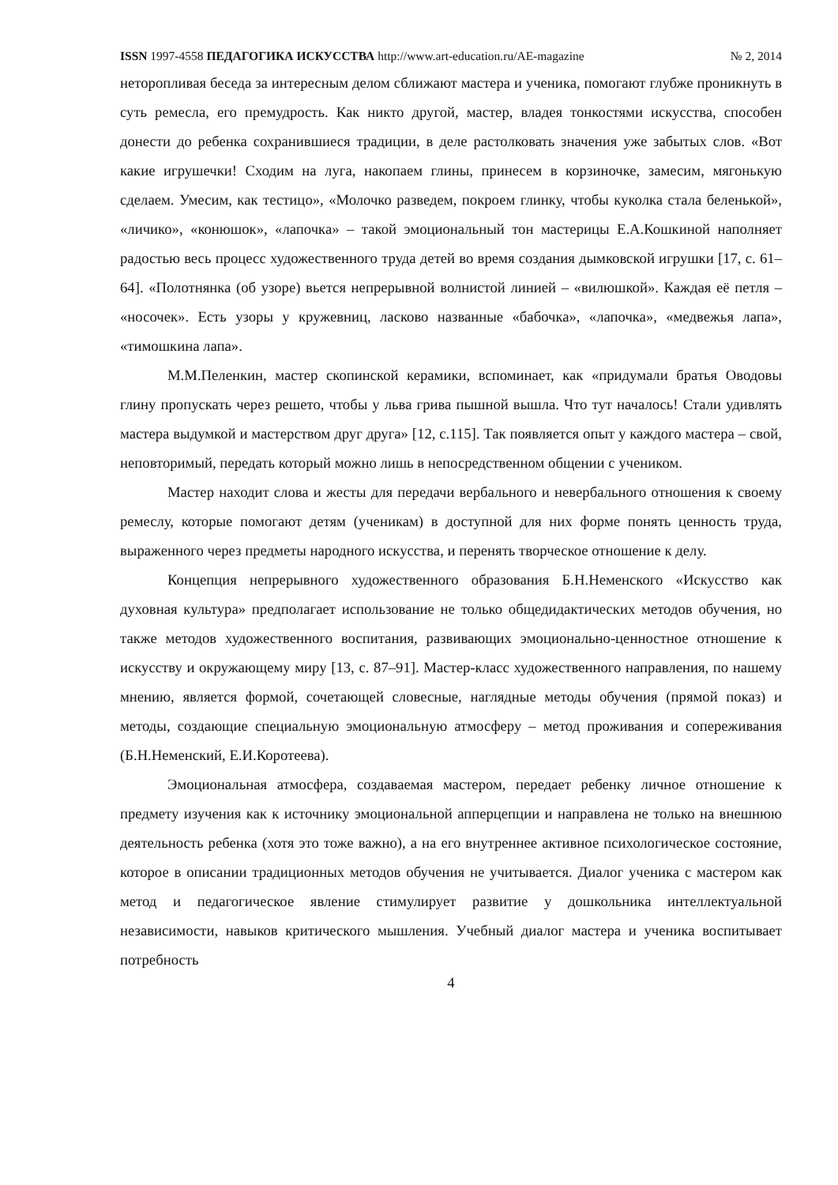ISSN 1997-4558 ПЕДАГОГИКА ИСКУССТВА http://www.art-education.ru/AE-magazine № 2, 2014
неторопливая беседа за интересным делом сближают мастера и ученика, помогают глубже проникнуть в суть ремесла, его премудрость. Как никто другой, мастер, владея тонкостями искусства, способен донести до ребенка сохранившиеся традиции, в деле растолковать значения уже забытых слов. «Вот какие игрушечки! Сходим на луга, накопаем глины, принесем в корзиночке, замесим, мягонькую сделаем. Умесим, как тестицо», «Молочко разведем, покроем глинку, чтобы куколка стала беленькой», «личико», «конюшок», «лапочка» – такой эмоциональный тон мастерицы Е.А.Кошкиной наполняет радостью весь процесс художественного труда детей во время создания дымковской игрушки [17, с. 61–64]. «Полотнянка (об узоре) вьется непрерывной волнистой линией – «вилюшкой». Каждая её петля – «носочек». Есть узоры у кружевниц, ласково названные «бабочка», «лапочка», «медвежья лапа», «тимошкина лапа».
М.М.Пеленкин, мастер скопинской керамики, вспоминает, как «придумали братья Оводовы глину пропускать через решето, чтобы у льва грива пышной вышла. Что тут началось! Стали удивлять мастера выдумкой и мастерством друг друга» [12, с.115]. Так появляется опыт у каждого мастера – свой, неповторимый, передать который можно лишь в непосредственном общении с учеником.
Мастер находит слова и жесты для передачи вербального и невербального отношения к своему ремеслу, которые помогают детям (ученикам) в доступной для них форме понять ценность труда, выраженного через предметы народного искусства, и перенять творческое отношение к делу.
Концепция непрерывного художественного образования Б.Н.Неменского «Искусство как духовная культура» предполагает использование не только общедидактических методов обучения, но также методов художественного воспитания, развивающих эмоционально-ценностное отношение к искусству и окружающему миру [13, с. 87–91]. Мастер-класс художественного направления, по нашему мнению, является формой, сочетающей словесные, наглядные методы обучения (прямой показ) и методы, создающие специальную эмоциональную атмосферу – метод проживания и сопереживания (Б.Н.Неменский, Е.И.Коротеева).
Эмоциональная атмосфера, создаваемая мастером, передает ребенку личное отношение к предмету изучения как к источнику эмоциональной апперцепции и направлена не только на внешнюю деятельность ребенка (хотя это тоже важно), а на его внутреннее активное психологическое состояние, которое в описании традиционных методов обучения не учитывается. Диалог ученика с мастером как метод и педагогическое явление стимулирует развитие у дошкольника интеллектуальной независимости, навыков критического мышления. Учебный диалог мастера и ученика воспитывает потребность
4